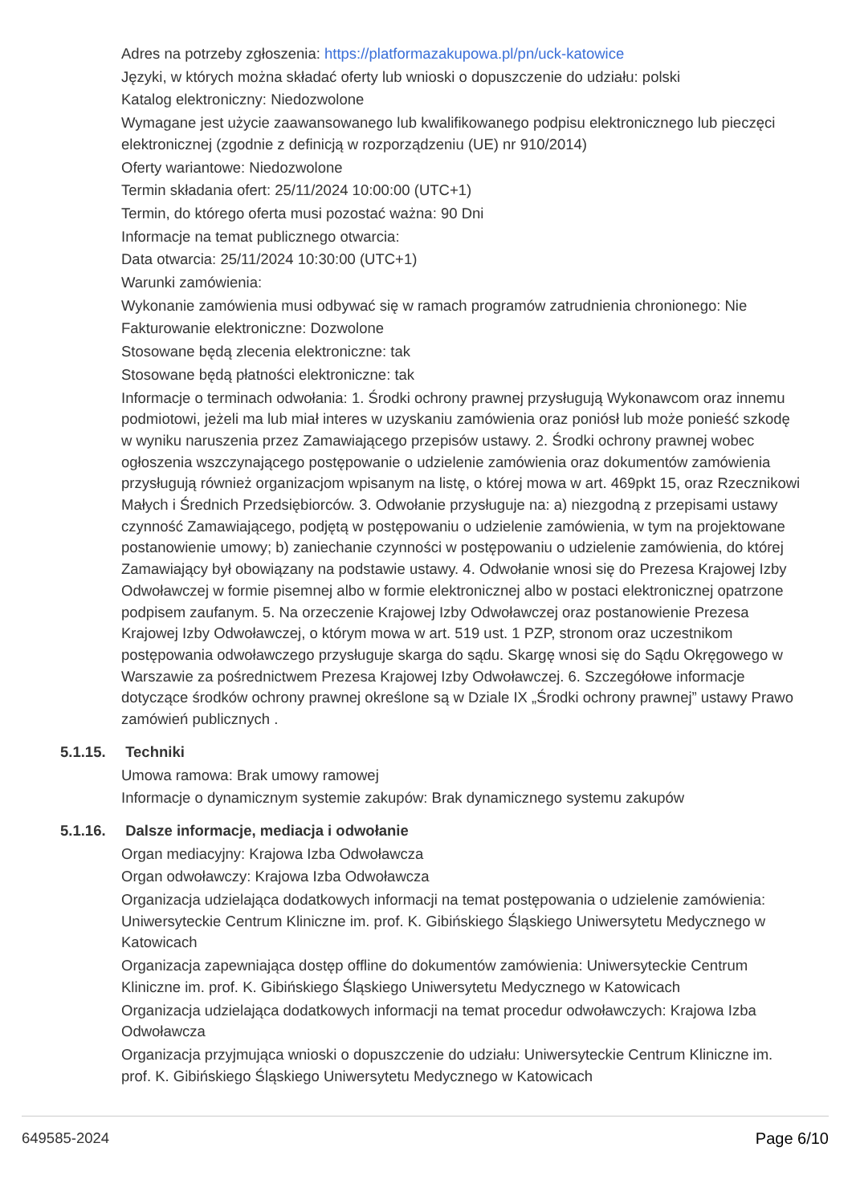Adres na potrzeby zgłoszenia: https://platformazakupowa.pl/pn/uck-katowice
Języki, w których można składać oferty lub wnioski o dopuszczenie do udziału: polski
Katalog elektroniczny: Niedozwolone
Wymagane jest użycie zaawansowanego lub kwalifikowanego podpisu elektronicznego lub pieczęci elektronicznej (zgodnie z definicją w rozporządzeniu (UE) nr 910/2014)
Oferty wariantowe: Niedozwolone
Termin składania ofert: 25/11/2024 10:00:00 (UTC+1)
Termin, do którego oferta musi pozostać ważna: 90 Dni
Informacje na temat publicznego otwarcia:
Data otwarcia: 25/11/2024 10:30:00 (UTC+1)
Warunki zamówienia:
Wykonanie zamówienia musi odbywać się w ramach programów zatrudnienia chronionego: Nie
Fakturowanie elektroniczne: Dozwolone
Stosowane będą zlecenia elektroniczne: tak
Stosowane będą płatności elektroniczne: tak
Informacje o terminach odwołania: 1. Środki ochrony prawnej przysługują Wykonawcom oraz innemu podmiotowi, jeżeli ma lub miał interes w uzyskaniu zamówienia oraz poniósł lub może ponieść szkodę w wyniku naruszenia przez Zamawiającego przepisów ustawy. 2. Środki ochrony prawnej wobec ogłoszenia wszczynającego postępowanie o udzielenie zamówienia oraz dokumentów zamówienia przysługują również organizacjom wpisanym na listę, o której mowa w art. 469pkt 15, oraz Rzecznikowi Małych i Średnich Przedsiębiorców. 3. Odwołanie przysługuje na: a) niezgodną z przepisami ustawy czynność Zamawiającego, podjętą w postępowaniu o udzielenie zamówienia, w tym na projektowane postanowienie umowy; b) zaniechanie czynności w postępowaniu o udzielenie zamówienia, do której Zamawiający był obowiązany na podstawie ustawy. 4. Odwołanie wnosi się do Prezesa Krajowej Izby Odwoławczej w formie pisemnej albo w formie elektronicznej albo w postaci elektronicznej opatrzone podpisem zaufanym. 5. Na orzeczenie Krajowej Izby Odwoławczej oraz postanowienie Prezesa Krajowej Izby Odwoławczej, o którym mowa w art. 519 ust. 1 PZP, stronom oraz uczestnikom postępowania odwoławczego przysługuje skarga do sądu. Skargę wnosi się do Sądu Okręgowego w Warszawie za pośrednictwem Prezesa Krajowej Izby Odwoławczej. 6. Szczegółowe informacje dotyczące środków ochrony prawnej określone są w Dziale IX „Środki ochrony prawnej” ustawy Prawo zamówień publicznych .
5.1.15. Techniki
Umowa ramowa: Brak umowy ramowej
Informacje o dynamicznym systemie zakupów: Brak dynamicznego systemu zakupów
5.1.16. Dalsze informacje, mediacja i odwołanie
Organ mediacyjny: Krajowa Izba Odwoławcza
Organ odwoławczy: Krajowa Izba Odwoławcza
Organizacja udzielająca dodatkowych informacji na temat postępowania o udzielenie zamówienia: Uniwersyteckie Centrum Kliniczne im. prof. K. Gibińskiego Śląskiego Uniwersytetu Medycznego w Katowicach
Organizacja zapewniająca dostęp offline do dokumentów zamówienia: Uniwersyteckie Centrum Kliniczne im. prof. K. Gibińskiego Śląskiego Uniwersytetu Medycznego w Katowicach
Organizacja udzielająca dodatkowych informacji na temat procedur odwoławczych: Krajowa Izba Odwoławcza
Organizacja przyjmująca wnioski o dopuszczenie do udziału: Uniwersyteckie Centrum Kliniczne im. prof. K. Gibińskiego Śląskiego Uniwersytetu Medycznego w Katowicach
649585-2024 Page 6/10